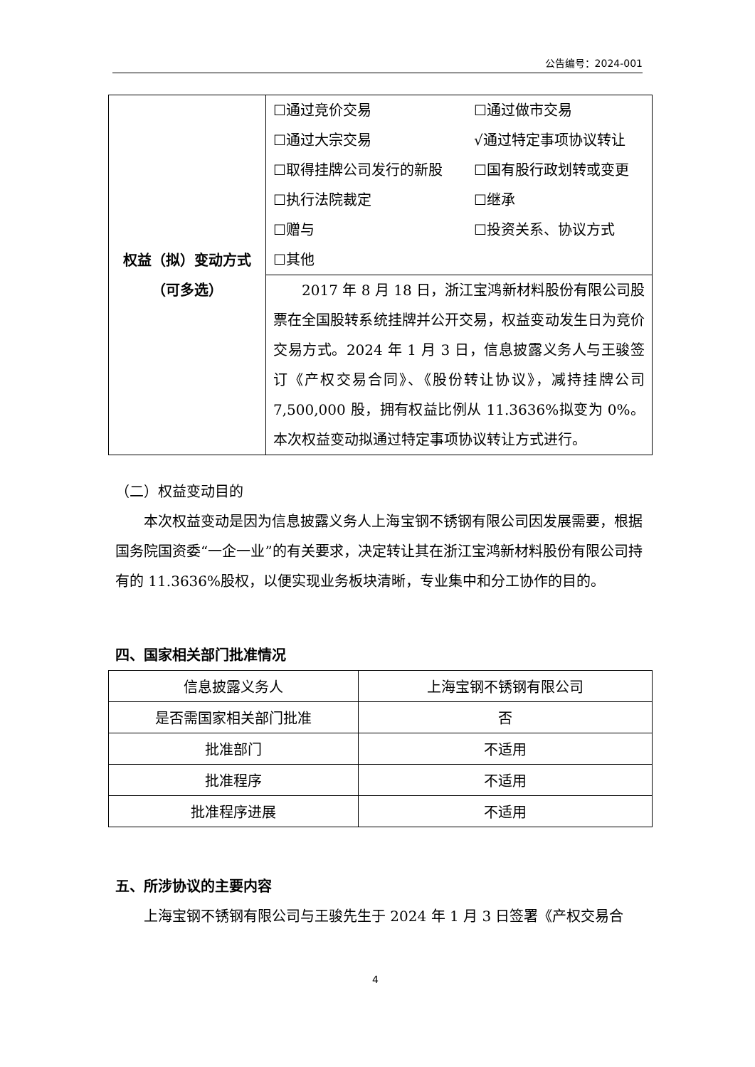公告编号：2024-001
| 权益（拟）变动方式 （可多选） | / ☐通过竞价交易 / ☐通过做市交易 / / ☐通过大宗交易 / √通过特定事项协议转让 / / ☐取得挂牌公司发行的新股 / ☐国有股行政划转或变更 / / ☐执行法院裁定 / ☐继承 / / ☐赠与 / ☐投资关系、协议方式 / / ☐其他 / / |
| | 2017 年 8 月 18 日，浙江宝鸿新材料股份有限公司股票在全国股转系统挂牌并公开交易，权益变动发生日为竞价交易方式。2024 年 1 月 3 日，信息披露义务人与王骏签订《产权交易合同》、《股份转让协议》，减持挂牌公司 7,500,000 股，拥有权益比例从 11.3636%拟变为 0%。本次权益变动拟通过特定事项协议转让方式进行。 |
（二）权益变动目的
本次权益变动是因为信息披露义务人上海宝钢不锈钢有限公司因发展需要，根据国务院国资委“一企一业”的有关要求，决定转让其在浙江宝鸿新材料股份有限公司持有的 11.3636%股权，以便实现业务板块清晰，专业集中和分工协作的目的。
四、国家相关部门批准情况
| 信息披露义务人 | 上海宝钢不锈钢有限公司 |
| 是否需国家相关部门批准 | 否 |
| 批准部门 | 不适用 |
| 批准程序 | 不适用 |
| 批准程序进展 | 不适用 |
五、所涉协议的主要内容
上海宝钢不锈钢有限公司与王骏先生于 2024 年 1 月 3 日签署《产权交易合
4